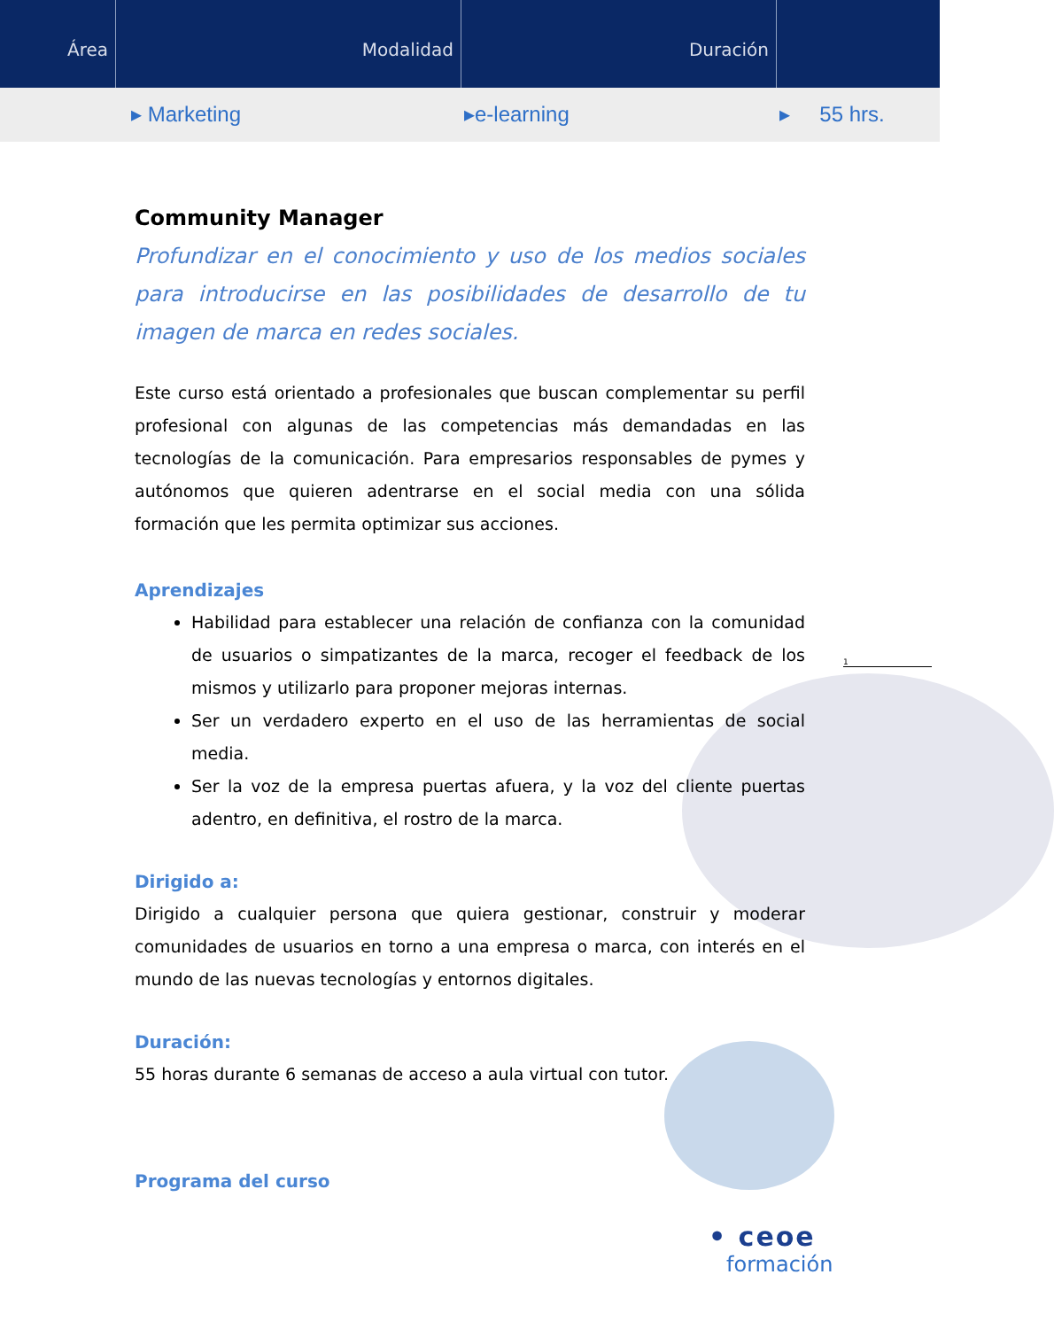Área Modalidad Duración
▸ Marketing ▸e-learning ▸ 55 hrs.
Community Manager
Profundizar en el conocimiento y uso de los medios sociales para introducirse en las posibilidades de desarrollo de tu imagen de marca en redes sociales.
Este curso está orientado a profesionales que buscan complementar su perfil profesional con algunas de las competencias más demandadas en las tecnologías de la comunicación. Para empresarios responsables de pymes y autónomos que quieren adentrarse en el social media con una sólida formación que les permita optimizar sus acciones.
Aprendizajes
Habilidad para establecer una relación de confianza con la comunidad de usuarios o simpatizantes de la marca, recoger el feedback de los mismos y utilizarlo para proponer mejoras internas.
Ser un verdadero experto en el uso de las herramientas de social media.
Ser la voz de la empresa puertas afuera, y la voz del cliente puertas adentro, en definitiva, el rostro de la marca.
Dirigido a:
Dirigido a cualquier persona que quiera gestionar, construir y moderar comunidades de usuarios en torno a una empresa o marca, con interés en el mundo de las nuevas tecnologías y entornos digitales.
Duración:
55 horas durante 6 semanas de acceso a aula virtual con tutor.
Programa del curso
1
• ceoe
formación